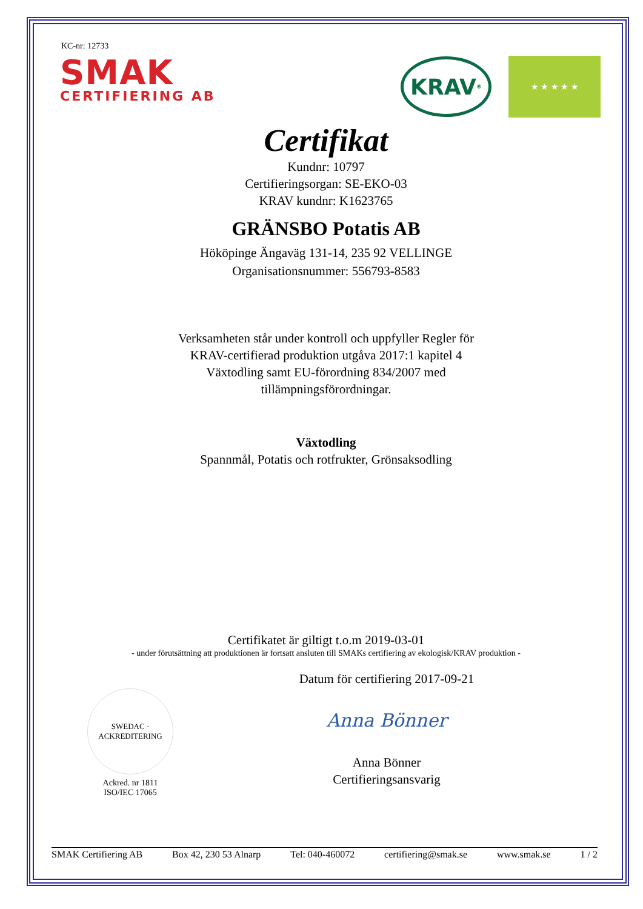KC-nr: 12733
SMAK
CERTIFIERING AB
KRAV<sup>®</sup>
★ ★ ★ ★ ★
Certifikat
Kundnr: 10797
Certifieringsorgan: SE-EKO-03
KRAV kundnr: K1623765
GRÄNSBO Potatis AB
Hököpinge Ängaväg 131-14, 235 92 VELLINGE
Organisationsnummer: 556793-8583
Verksamheten står under kontroll och uppfyller Regler för
KRAV-certifierad produktion utgåva 2017:1 kapitel 4
Växtodling samt EU-förordning 834/2007 med
tillämpningsförordningar.
Växtodling
Spannmål, Potatis och rotfrukter, Grönsaksodling
Certifikatet är giltigt t.o.m 2019-03-01
- under förutsättning att produktionen är fortsatt ansluten till SMAKs certifiering av ekologisk/KRAV produktion -
SWEDAC · ACKREDITERING
Ackred. nr 1811
ISO/IEC 17065
Datum för certifiering 2017-09-21
Anna Bönner
Anna Bönner
Certifieringsansvarig
SMAK Certifiering AB Box 42, 230 53 Alnarp Tel: 040-460072 certifiering@smak.se www.smak.se 1 / 2